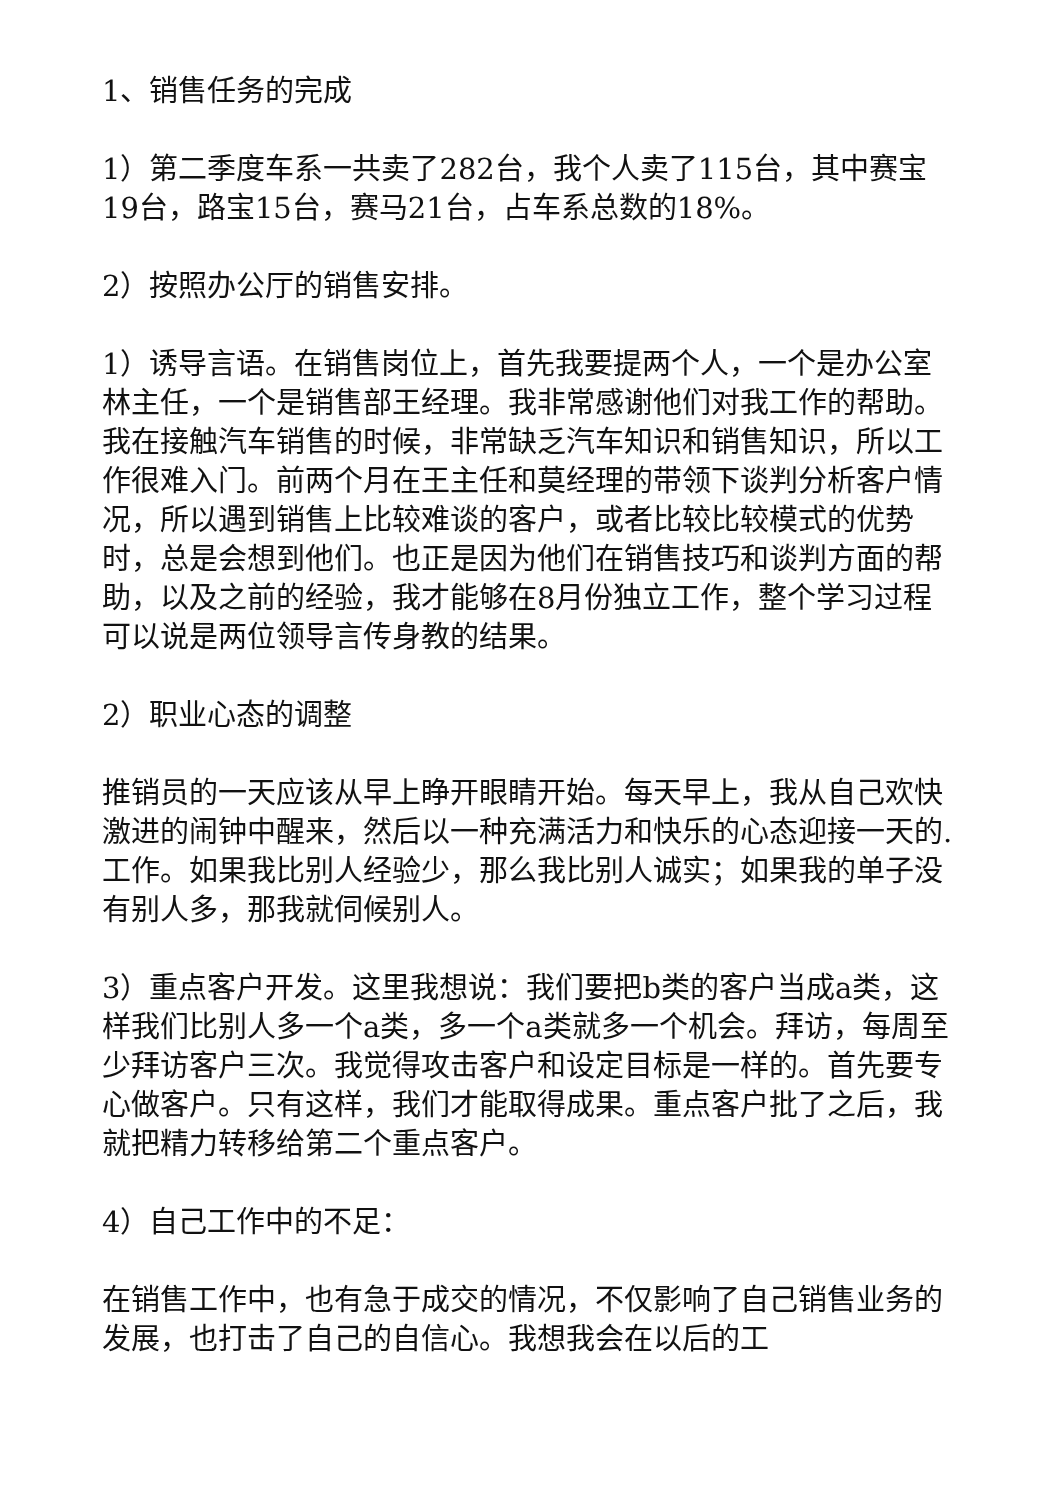1、销售任务的完成
1）第二季度车系一共卖了282台，我个人卖了115台，其中赛宝19台，路宝15台，赛马21台，占车系总数的18%。
2）按照办公厅的销售安排。
1）诱导言语。在销售岗位上，首先我要提两个人，一个是办公室林主任，一个是销售部王经理。我非常感谢他们对我工作的帮助。我在接触汽车销售的时候，非常缺乏汽车知识和销售知识，所以工作很难入门。前两个月在王主任和莫经理的带领下谈判分析客户情况，所以遇到销售上比较难谈的客户，或者比较比较模式的优势时，总是会想到他们。也正是因为他们在销售技巧和谈判方面的帮助，以及之前的经验，我才能够在8月份独立工作，整个学习过程可以说是两位领导言传身教的结果。
2）职业心态的调整
推销员的一天应该从早上睁开眼睛开始。每天早上，我从自己欢快激进的闹钟中醒来，然后以一种充满活力和快乐的心态迎接一天的.工作。如果我比别人经验少，那么我比别人诚实；如果我的单子没有别人多，那我就伺候别人。
3）重点客户开发。这里我想说：我们要把b类的客户当成a类，这样我们比别人多一个a类，多一个a类就多一个机会。拜访，每周至少拜访客户三次。我觉得攻击客户和设定目标是一样的。首先要专心做客户。只有这样，我们才能取得成果。重点客户批了之后，我就把精力转移给第二个重点客户。
4）自己工作中的不足：
在销售工作中，也有急于成交的情况，不仅影响了自己销售业务的发展，也打击了自己的自信心。我想我会在以后的工